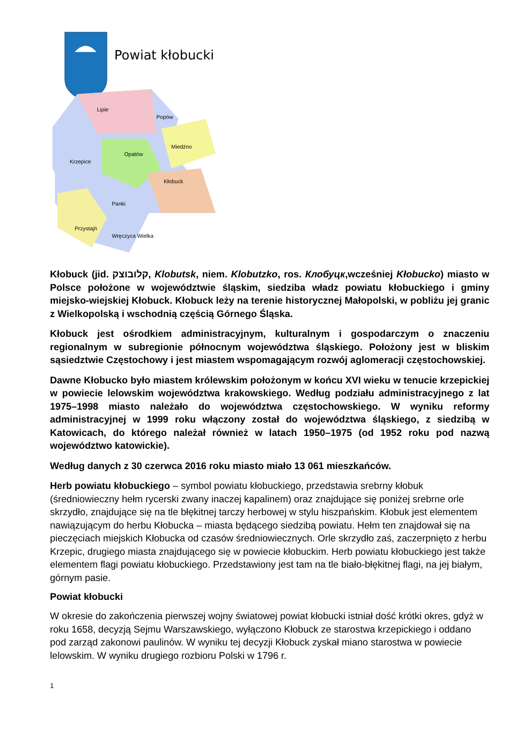Powiat kłobucki
Lipie
Popów
Miedźno
Opatów
Krzepice
Kłobuck
Panki
Przystajń
Wręczyca Wielka
Kłobuck (jid. קלובוצק, Klobutsk, niem. Klobutzko, ros. Клобуцк,wcześniej Kłobucko) miasto w Polsce położone w województwie śląskim, siedziba władz powiatu kłobuckiego i gminy miejsko-wiejskiej Kłobuck. Kłobuck leży na terenie historycznej Małopolski, w pobliżu jej granic z Wielkopolską i wschodnią częścią Górnego Śląska.
Kłobuck jest ośrodkiem administracyjnym, kulturalnym i gospodarczym o znaczeniu regionalnym w subregionie północnym województwa śląskiego. Położony jest w bliskim sąsiedztwie Częstochowy i jest miastem wspomagającym rozwój aglomeracji częstochowskiej.
Dawne Kłobucko było miastem królewskim położonym w końcu XVI wieku w tenucie krzepickiej w powiecie lelowskim województwa krakowskiego. Według podziału administracyjnego z lat 1975–1998 miasto należało do województwa częstochowskiego. W wyniku reformy administracyjnej w 1999 roku włączony został do województwa śląskiego, z siedzibą w Katowicach, do którego należał również w latach 1950–1975 (od 1952 roku pod nazwą województwo katowickie).
Według danych z 30 czerwca 2016 roku miasto miało 13 061 mieszkańców.
Herb powiatu kłobuckiego – symbol powiatu kłobuckiego, przedstawia srebrny kłobuk (średniowieczny hełm rycerski zwany inaczej kapalinem) oraz znajdujące się poniżej srebrne orle skrzydło, znajdujące się na tle błękitnej tarczy herbowej w stylu hiszpańskim. Kłobuk jest elementem nawiązującym do herbu Kłobucka – miasta będącego siedzibą powiatu. Hełm ten znajdował się na pieczęciach miejskich Kłobucka od czasów średniowiecznych. Orle skrzydło zaś, zaczerpnięto z herbu Krzepic, drugiego miasta znajdującego się w powiecie kłobuckim. Herb powiatu kłobuckiego jest także elementem flagi powiatu kłobuckiego. Przedstawiony jest tam na tle biało-błękitnej flagi, na jej białym, górnym pasie.
Powiat kłobucki
W okresie do zakończenia pierwszej wojny światowej powiat kłobucki istniał dość krótki okres, gdyż w roku 1658, decyzją Sejmu Warszawskiego, wyłączono Kłobuck ze starostwa krzepickiego i oddano pod zarząd zakonowi paulinów. W wyniku tej decyzji Kłobuck zyskał miano starostwa w powiecie lelowskim. W wyniku drugiego rozbioru Polski w 1796 r.
1